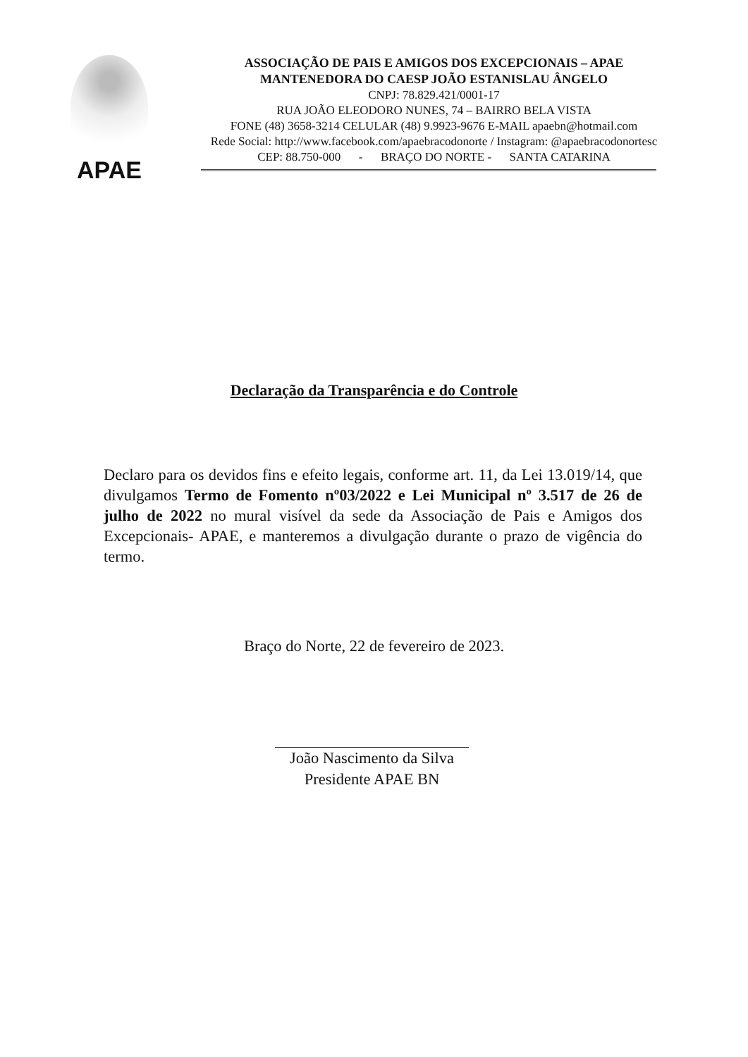APAE
ASSOCIAÇÃO DE PAIS E AMIGOS DOS EXCEPCIONAIS – APAE
MANTENEDORA DO CAESP JOÃO ESTANISLAU ÂNGELO
CNPJ: 78.829.421/0001-17
RUA JOÃO ELEODORO NUNES, 74 – BAIRRO BELA VISTA
FONE (48) 3658-3214 CELULAR (48) 9.9923-9676 E-MAIL apaebn@hotmail.com
Rede Social: http://www.facebook.com/apaebracodonorte / Instagram: @apaebracodonortesc
CEP: 88.750-000 - BRAÇO DO NORTE - SANTA CATARINA
Declaração da Transparência e do Controle
Declaro para os devidos fins e efeito legais, conforme art. 11, da Lei 13.019/14, que divulgamos Termo de Fomento nº03/2022 e Lei Municipal nº 3.517 de 26 de julho de 2022 no mural visível da sede da Associação de Pais e Amigos dos Excepcionais- APAE, e manteremos a divulgação durante o prazo de vigência do termo.
Braço do Norte, 22 de fevereiro de 2023.
João Nascimento da Silva
Presidente APAE BN